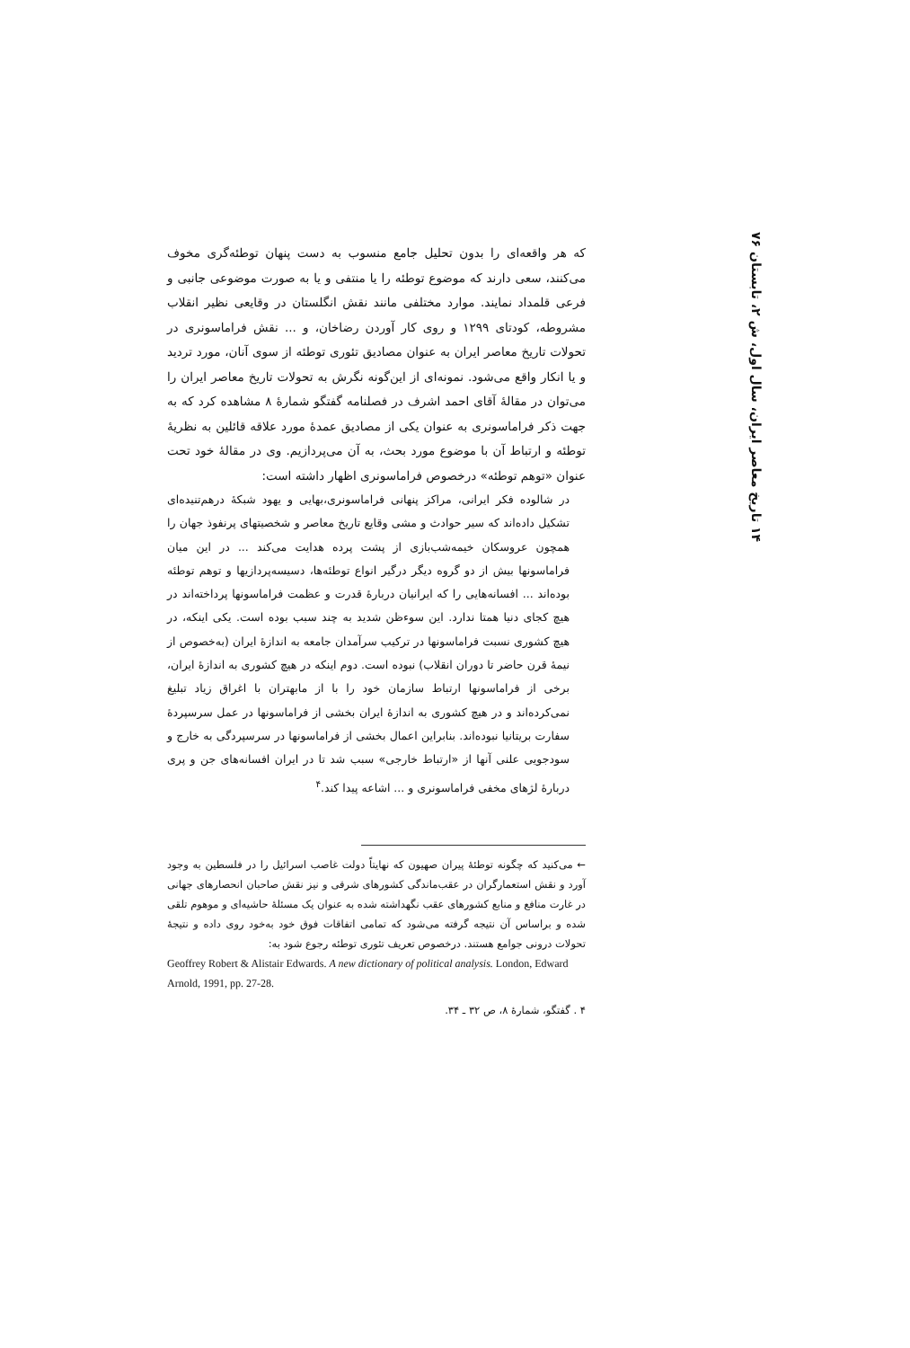۱۴ تاریخ معاصر ایران، سال اول، ش ۲، تابستان ۷۶
که هر واقعه‌ای را بدون تحلیل جامع منسوب به دست پنهان توطئه‌گری مخوف می‌کنند، سعی دارند که موضوع توطئه را یا منتفی و یا به صورت موضوعی جانبی و فرعی قلمداد نمایند. موارد مختلفی مانند نقش انگلستان در وقایعی نظیر انقلاب مشروطه، کودتای ۱۲۹۹ و روی کار آوردن رضاخان، و ... نقش فراماسونری در تحولات تاریخ معاصر ایران به عنوان مصادیق تئوری توطئه از سوی آنان، مورد تردید و یا انکار واقع می‌شود. نمونه‌ای از این‌گونه نگرش به تحولات تاریخ معاصر ایران را می‌توان در مقالهٔ آقای احمد اشرف در فصلنامه گفتگو شمارهٔ ۸ مشاهده کرد که به جهت ذکر فراماسونری به عنوان یکی از مصادیق عمدهٔ مورد علاقه قائلین به نظریهٔ توطئه و ارتباط آن با موضوع مورد بحث، به آن می‌پردازیم. وی در مقالهٔ خود تحت عنوان «توهم توطئه» درخصوص فراماسونری اظهار داشته است:
در شالوده فکر ایرانی، مراکز پنهانی فراماسونری،بهایی و یهود شبکهٔ درهم‌تنیده‌ای تشکیل داده‌اند که سیر حوادث و مشی وقایع تاریخ معاصر و شخصیتهای پرنفوذ جهان را همچون عروسکان خیمه‌شب‌بازی از پشت پرده هدایت می‌کند ... در این میان فراماسونها بیش از دو گروه دیگر درگیر انواع توطئه‌ها، دسیسه‌پردازیها و توهم توطئه بوده‌اند ... افسانه‌هایی را که ایرانیان دربارهٔ قدرت و عظمت فراماسونها پرداخته‌اند در هیچ کجای دنیا همتا ندارد. این سوءظن شدید به چند سبب بوده است. یکی اینکه، در هیچ کشوری نسبت فراماسونها در ترکیب سرآمدان جامعه به اندازهٔ ایران (به‌خصوص از نیمهٔ قرن حاضر تا دوران انقلاب) نبوده است. دوم اینکه در هیچ کشوری به اندازهٔ ایران، برخی از فراماسونها ارتباط سازمان خود را با از مابهتران با اغراق زیاد تبلیغ نمی‌کرده‌اند و در هیچ کشوری به اندازهٔ ایران بخشی از فراماسونها در عمل سرسپردهٔ سفارت بریتانیا نبوده‌اند. بنابراین اعمال بخشی از فراماسونها در سرسپردگی به خارج و سودجویی علنی آنها از «ارتباط خارجی» سبب شد تا در ایران افسانه‌های جن و پری دربارهٔ لژهای مخفی فراماسونری و ... اشاعه پیدا کند.<sup>۴</sup>
← می‌کنید که چگونه توطئهٔ پیران صهیون که نهایتاً دولت غاصب اسرائیل را در فلسطین به وجود آورد و نقش استعمارگران در عقب‌ماندگی کشورهای شرقی و نیز نقش صاحبان انحصارهای جهانی در غارت منافع و منابع کشورهای عقب نگهداشته شده به عنوان یک مسئلهٔ حاشیه‌ای و موهوم تلقی شده و براساس آن نتیجه گرفته می‌شود که تمامی اتفاقات فوق خود به‌خود روی داده و نتیجهٔ تحولات درونی جوامع هستند. درخصوص تعریف تئوری توطئه رجوع شود به:
Geoffrey Robert & Alistair Edwards. A new dictionary of political analysis. London, Edward Arnold, 1991, pp. 27-28.
۴ . گفتگو، شمارهٔ ۸، ص ۳۲ ـ ۳۴.